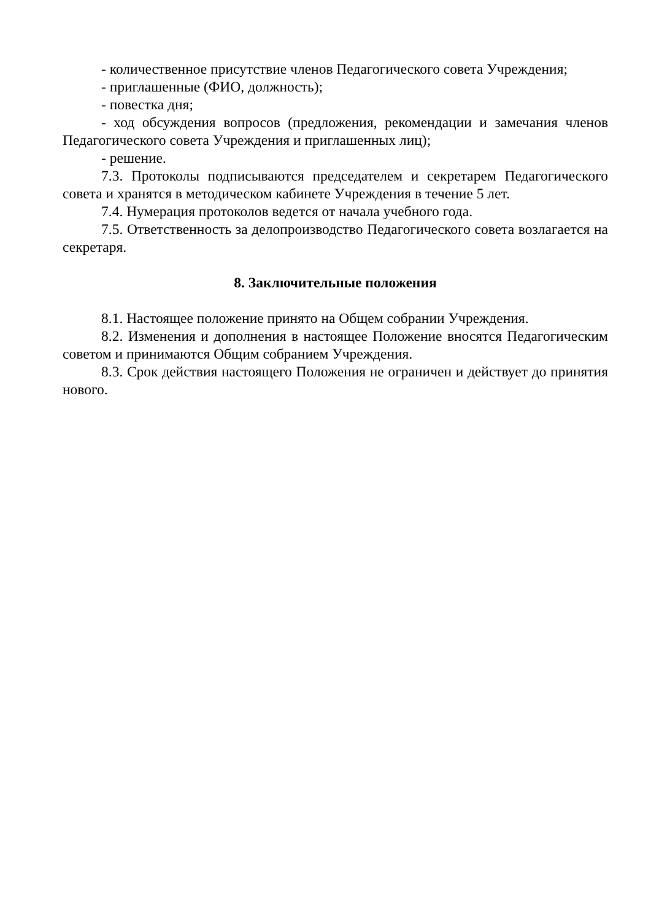- количественное присутствие членов Педагогического совета Учреждения;
- приглашенные (ФИО, должность);
- повестка дня;
- ход обсуждения вопросов (предложения, рекомендации и замечания членов Педагогического совета Учреждения и приглашенных лиц);
- решение.
7.3. Протоколы подписываются председателем и секретарем Педагогического совета и хранятся в методическом кабинете Учреждения в течение 5 лет.
7.4. Нумерация протоколов ведется от начала учебного года.
7.5. Ответственность за делопроизводство Педагогического совета возлагается на секретаря.
8. Заключительные положения
8.1. Настоящее положение принято на Общем собрании Учреждения.
8.2. Изменения и дополнения в настоящее Положение вносятся Педагогическим советом и принимаются Общим собранием Учреждения.
8.3. Срок действия настоящего Положения не ограничен и действует до принятия нового.